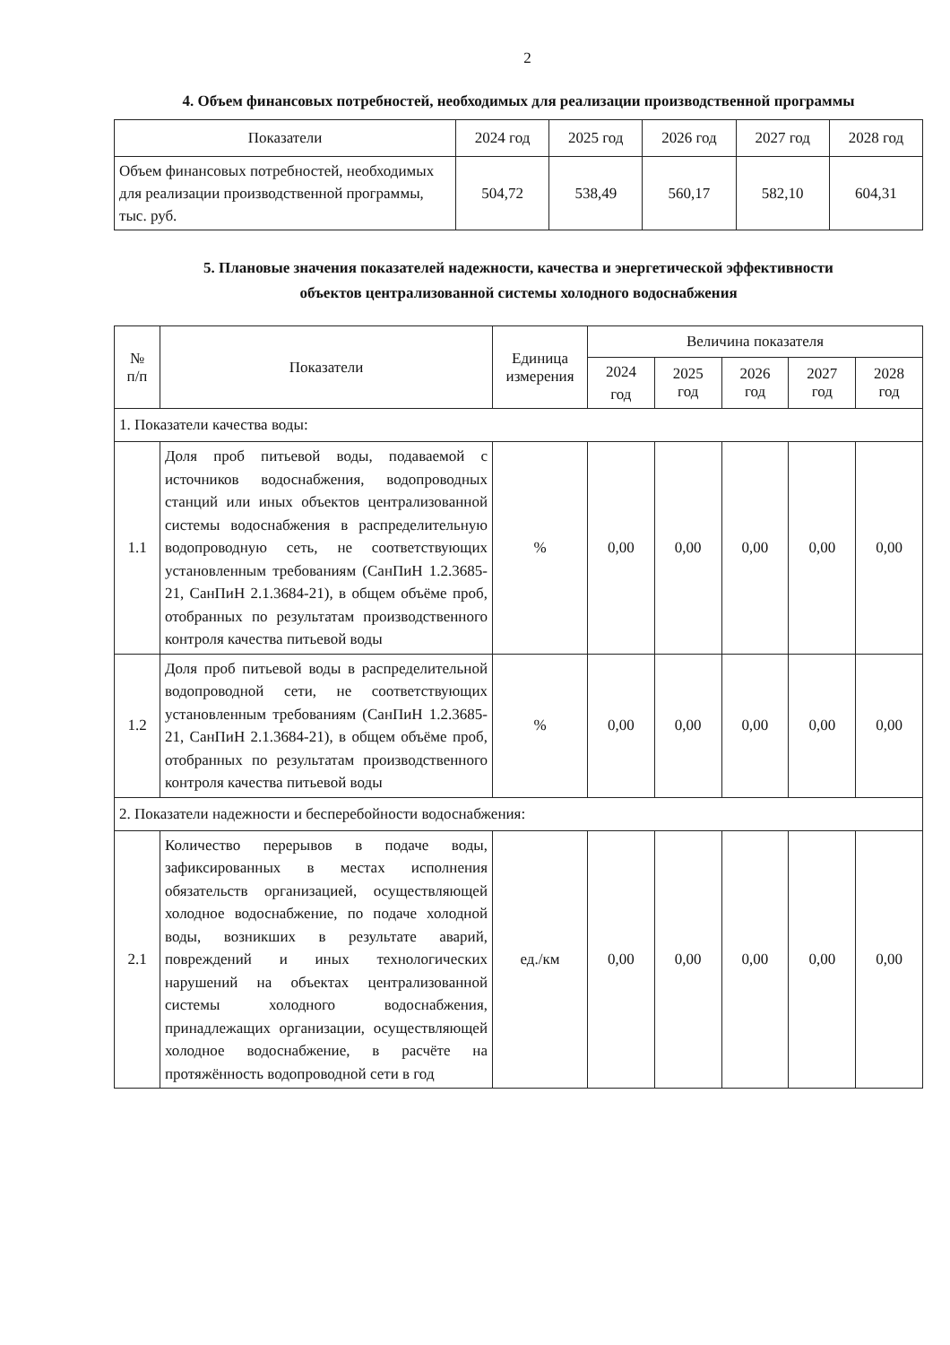2
4. Объем финансовых потребностей, необходимых для реализации производственной программы
| Показатели | 2024 год | 2025 год | 2026 год | 2027 год | 2028 год |
| --- | --- | --- | --- | --- | --- |
| Объем финансовых потребностей, необходимых для реализации производственной программы, тыс. руб. | 504,72 | 538,49 | 560,17 | 582,10 | 604,31 |
5. Плановые значения показателей надежности, качества и энергетической эффективности
объектов централизованной системы холодного водоснабжения
| № п/п | Показатели | Единица измерения | Величина показателя | | | | |
| --- | --- | --- | --- | --- | --- | --- | --- |
| | | | 2024 год | 2025 год | 2026 год | 2027 год | 2028 год |
| 1. Показатели качества воды: | | | | | | | |
| 1.1 | Доля проб питьевой воды, подаваемой с источников водоснабжения, водопроводных станций или иных объектов централизованной системы водоснабжения в распределительную водопроводную сеть, не соответствующих установленным требованиям (СанПиН 1.2.3685-21, СанПиН 2.1.3684-21), в общем объёме проб, отобранных по результатам производственного контроля качества питьевой воды | % | 0,00 | 0,00 | 0,00 | 0,00 | 0,00 |
| 1.2 | Доля проб питьевой воды в распределительной водопроводной сети, не соответствующих установленным требованиям (СанПиН 1.2.3685-21, СанПиН 2.1.3684-21), в общем объёме проб, отобранных по результатам производственного контроля качества питьевой воды | % | 0,00 | 0,00 | 0,00 | 0,00 | 0,00 |
| 2. Показатели надежности и бесперебойности водоснабжения: | | | | | | | |
| 2.1 | Количество перерывов в подаче воды, зафиксированных в местах исполнения обязательств организацией, осуществляющей холодное водоснабжение, по подаче холодной воды, возникших в результате аварий, повреждений и иных технологических нарушений на объектах централизованной системы холодного водоснабжения, принадлежащих организации, осуществляющей холодное водоснабжение, в расчёте на протяжённость водопроводной сети в год | ед./км | 0,00 | 0,00 | 0,00 | 0,00 | 0,00 |